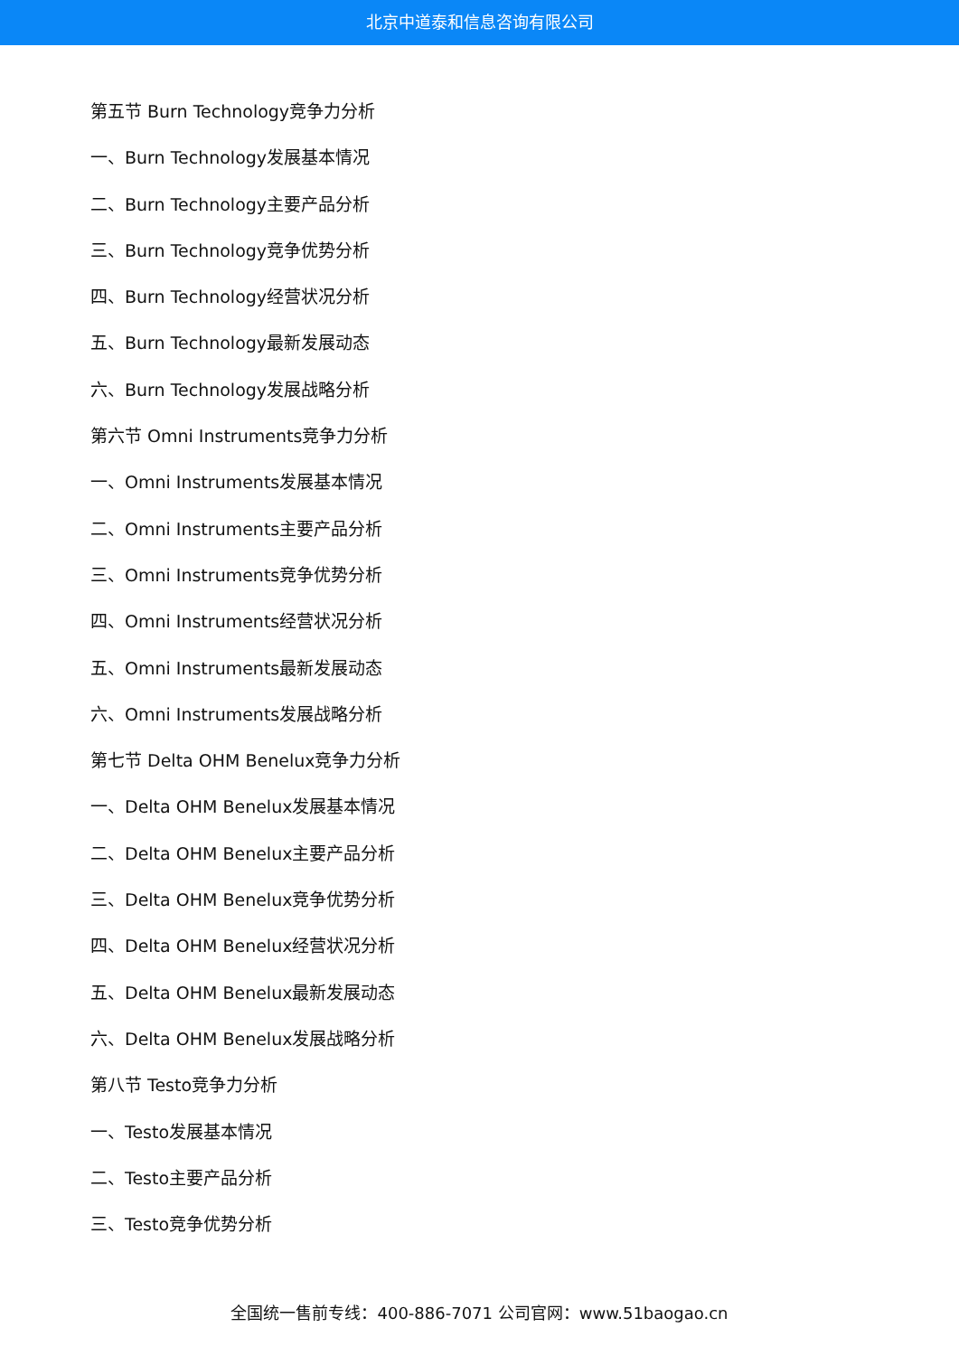北京中道泰和信息咨询有限公司
第五节 Burn Technology竞争力分析
一、Burn Technology发展基本情况
二、Burn Technology主要产品分析
三、Burn Technology竞争优势分析
四、Burn Technology经营状况分析
五、Burn Technology最新发展动态
六、Burn Technology发展战略分析
第六节 Omni Instruments竞争力分析
一、Omni Instruments发展基本情况
二、Omni Instruments主要产品分析
三、Omni Instruments竞争优势分析
四、Omni Instruments经营状况分析
五、Omni Instruments最新发展动态
六、Omni Instruments发展战略分析
第七节 Delta OHM Benelux竞争力分析
一、Delta OHM Benelux发展基本情况
二、Delta OHM Benelux主要产品分析
三、Delta OHM Benelux竞争优势分析
四、Delta OHM Benelux经营状况分析
五、Delta OHM Benelux最新发展动态
六、Delta OHM Benelux发展战略分析
第八节 Testo竞争力分析
一、Testo发展基本情况
二、Testo主要产品分析
三、Testo竞争优势分析
全国统一售前专线：400-886-7071 公司官网：www.51baogao.cn